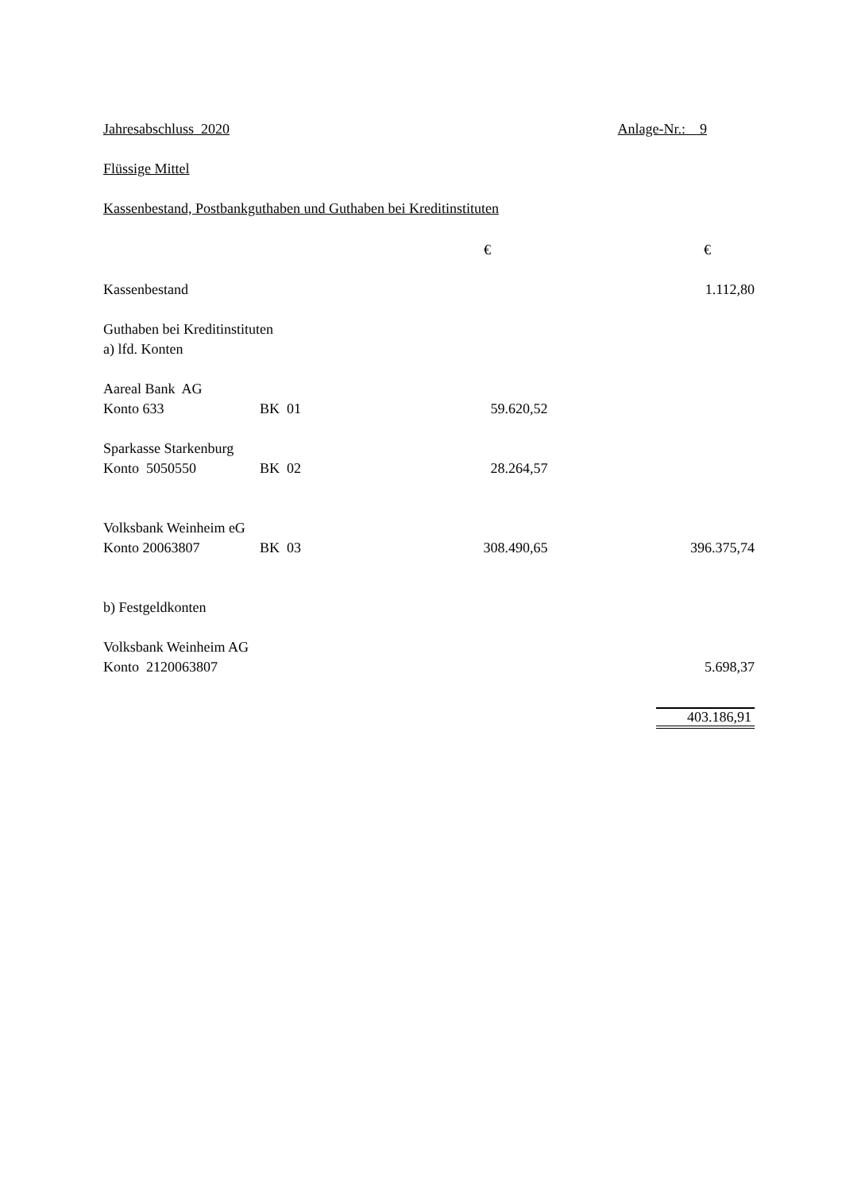Jahresabschluss 2020 Anlage-Nr.: 9
Flüssige Mittel
Kassenbestand, Postbankguthaben und Guthaben bei Kreditinstituten
| | | € | € |
| Kassenbestand | | | 1.112,80 |
| Guthaben bei Kreditinstituten | | | |
| a) lfd. Konten | | | |
| Aareal Bank AG | | | |
| Konto 633 | BK 01 | 59.620,52 | |
| Sparkasse Starkenburg | | | |
| Konto 5050550 | BK 02 | 28.264,57 | |
| Volksbank Weinheim eG | | | |
| Konto 20063807 | BK 03 | 308.490,65 | 396.375,74 |
| b) Festgeldkonten | | | |
| Volksbank Weinheim AG | | | |
| Konto 2120063807 | | | 5.698,37 |
| | | | 403.186,91 |